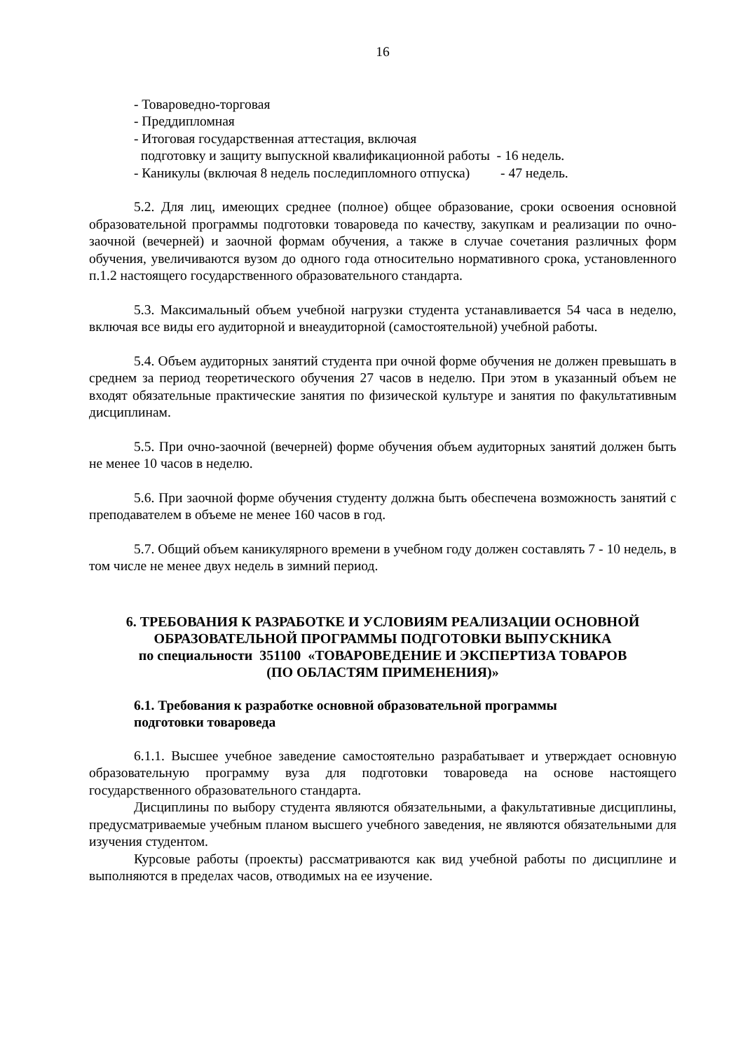16
- Товароведно-торговая
- Преддипломная
- Итоговая государственная аттестация, включая
подготовку и защиту выпускной квалификационной работы - 16 недель.
- Каникулы (включая 8 недель последипломного отпуска) - 47 недель.
5.2. Для лиц, имеющих среднее (полное) общее образование, сроки освоения основной образовательной программы подготовки товароведа по качеству, закупкам и реализации по очно-заочной (вечерней) и заочной формам обучения, а также в случае сочетания различных форм обучения, увеличиваются вузом до одного года относительно нормативного срока, установленного п.1.2 настоящего государственного образовательного стандарта.
5.3. Максимальный объем учебной нагрузки студента устанавливается 54 часа в неделю, включая все виды его аудиторной и внеаудиторной (самостоятельной) учебной работы.
5.4. Объем аудиторных занятий студента при очной форме обучения не должен превышать в среднем за период теоретического обучения 27 часов в неделю. При этом в указанный объем не входят обязательные практические занятия по физической культуре и занятия по факультативным дисциплинам.
5.5. При очно-заочной (вечерней) форме обучения объем аудиторных занятий должен быть не менее 10 часов в неделю.
5.6. При заочной форме обучения студенту должна быть обеспечена возможность занятий с преподавателем в объеме не менее 160 часов в год.
5.7. Общий объем каникулярного времени в учебном году должен составлять 7 - 10 недель, в том числе не менее двух недель в зимний период.
6. ТРЕБОВАНИЯ К РАЗРАБОТКЕ И УСЛОВИЯМ РЕАЛИЗАЦИИ ОСНОВНОЙ ОБРАЗОВАТЕЛЬНОЙ ПРОГРАММЫ ПОДГОТОВКИ ВЫПУСКНИКА
по специальности 351100 «ТОВАРОВЕДЕНИЕ И ЭКСПЕРТИЗА ТОВАРОВ
(ПО ОБЛАСТЯМ ПРИМЕНЕНИЯ)»
6.1. Требования к разработке основной образовательной программы
подготовки товароведа
6.1.1. Высшее учебное заведение самостоятельно разрабатывает и утверждает основную образовательную программу вуза для подготовки товароведа на основе настоящего государственного образовательного стандарта.
Дисциплины по выбору студента являются обязательными, а факультативные дисциплины, предусматриваемые учебным планом высшего учебного заведения, не являются обязательными для изучения студентом.
Курсовые работы (проекты) рассматриваются как вид учебной работы по дисциплине и выполняются в пределах часов, отводимых на ее изучение.